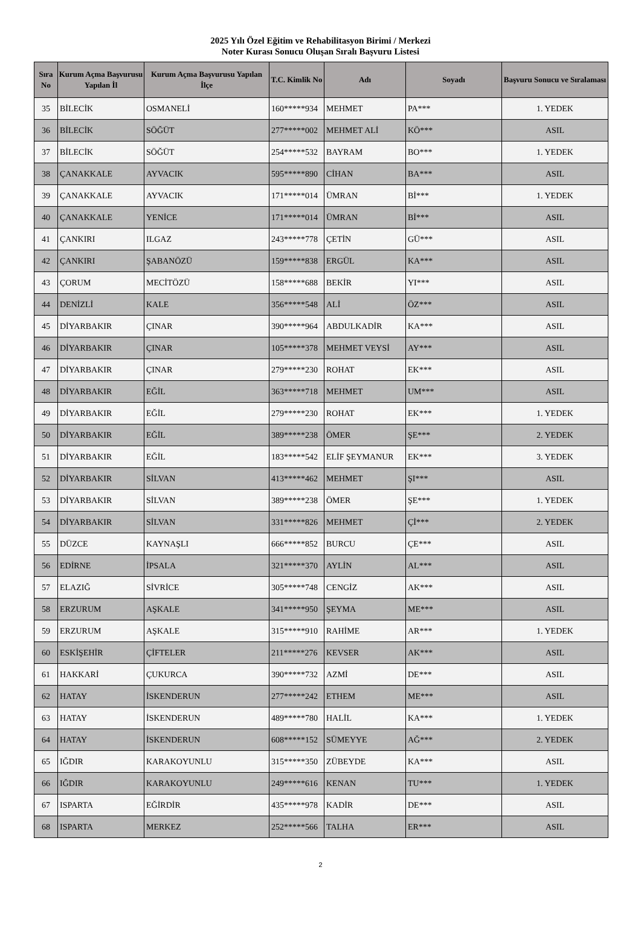2025 Yılı Özel Eğitim ve Rehabilitasyon Birimi / Merkezi
Noter Kurası Sonucu Oluşan Sıralı Başvuru Listesi
| Sıra No | Kurum Açma Başvurusu Yapılan İl | Kurum Açma Başvurusu Yapılan İlçe | T.C. Kimlik No | Adı | Soyadı | Başvuru Sonucu ve Sıralaması |
| --- | --- | --- | --- | --- | --- | --- |
| 35 | BİLECİK | OSMANELİ | 160*****934 | MEHMET | PA*** | 1. YEDEK |
| 36 | BİLECİK | SÖĞÜT | 277*****002 | MEHMET ALİ | KÖ*** | ASIL |
| 37 | BİLECİK | SÖĞÜT | 254*****532 | BAYRAM | BO*** | 1. YEDEK |
| 38 | ÇANAKKALE | AYVACIK | 595*****890 | CİHAN | BA*** | ASIL |
| 39 | ÇANAKKALE | AYVACIK | 171*****014 | ÜMRAN | Bİ*** | 1. YEDEK |
| 40 | ÇANAKKALE | YENİCE | 171*****014 | ÜMRAN | Bİ*** | ASIL |
| 41 | ÇANKIRI | ILGAZ | 243*****778 | ÇETİN | GÜ*** | ASIL |
| 42 | ÇANKIRI | ŞABANÖZÜ | 159*****838 | ERGÜL | KA*** | ASIL |
| 43 | ÇORUM | MECİTÖZÜ | 158*****688 | BEKİR | YI*** | ASIL |
| 44 | DENİZLİ | KALE | 356*****548 | ALİ | ÖZ*** | ASIL |
| 45 | DİYARBAKIR | ÇINAR | 390*****964 | ABDULKADİR | KA*** | ASIL |
| 46 | DİYARBAKIR | ÇINAR | 105*****378 | MEHMET VEYSİ | AY*** | ASIL |
| 47 | DİYARBAKIR | ÇINAR | 279*****230 | ROHAT | EK*** | ASIL |
| 48 | DİYARBAKIR | EĞİL | 363*****718 | MEHMET | UM*** | ASIL |
| 49 | DİYARBAKIR | EĞİL | 279*****230 | ROHAT | EK*** | 1. YEDEK |
| 50 | DİYARBAKIR | EĞİL | 389*****238 | ÖMER | ŞE*** | 2. YEDEK |
| 51 | DİYARBAKIR | EĞİL | 183*****542 | ELİF ŞEYMANUR | EK*** | 3. YEDEK |
| 52 | DİYARBAKIR | SİLVAN | 413*****462 | MEHMET | ŞI*** | ASIL |
| 53 | DİYARBAKIR | SİLVAN | 389*****238 | ÖMER | ŞE*** | 1. YEDEK |
| 54 | DİYARBAKIR | SİLVAN | 331*****826 | MEHMET | Çİ*** | 2. YEDEK |
| 55 | DÜZCE | KAYNAŞLI | 666*****852 | BURCU | ÇE*** | ASIL |
| 56 | EDİRNE | İPSALA | 321*****370 | AYLİN | AL*** | ASIL |
| 57 | ELAZIĞ | SİVRİCE | 305*****748 | CENGİZ | AK*** | ASIL |
| 58 | ERZURUM | AŞKALE | 341*****950 | ŞEYMA | ME*** | ASIL |
| 59 | ERZURUM | AŞKALE | 315*****910 | RAHİME | AR*** | 1. YEDEK |
| 60 | ESKİŞEHİR | ÇİFTELER | 211*****276 | KEVSER | AK*** | ASIL |
| 61 | HAKKARİ | ÇUKURCA | 390*****732 | AZMİ | DE*** | ASIL |
| 62 | HATAY | İSKENDERUN | 277*****242 | ETHEM | ME*** | ASIL |
| 63 | HATAY | İSKENDERUN | 489*****780 | HALİL | KA*** | 1. YEDEK |
| 64 | HATAY | İSKENDERUN | 608*****152 | SÜMEYYE | AĞ*** | 2. YEDEK |
| 65 | IĞDIR | KARAKOYUNLU | 315*****350 | ZÜBEYDE | KA*** | ASIL |
| 66 | IĞDIR | KARAKOYUNLU | 249*****616 | KENAN | TU*** | 1. YEDEK |
| 67 | ISPARTA | EĞİRDİR | 435*****978 | KADİR | DE*** | ASIL |
| 68 | ISPARTA | MERKEZ | 252*****566 | TALHA | ER*** | ASIL |
2